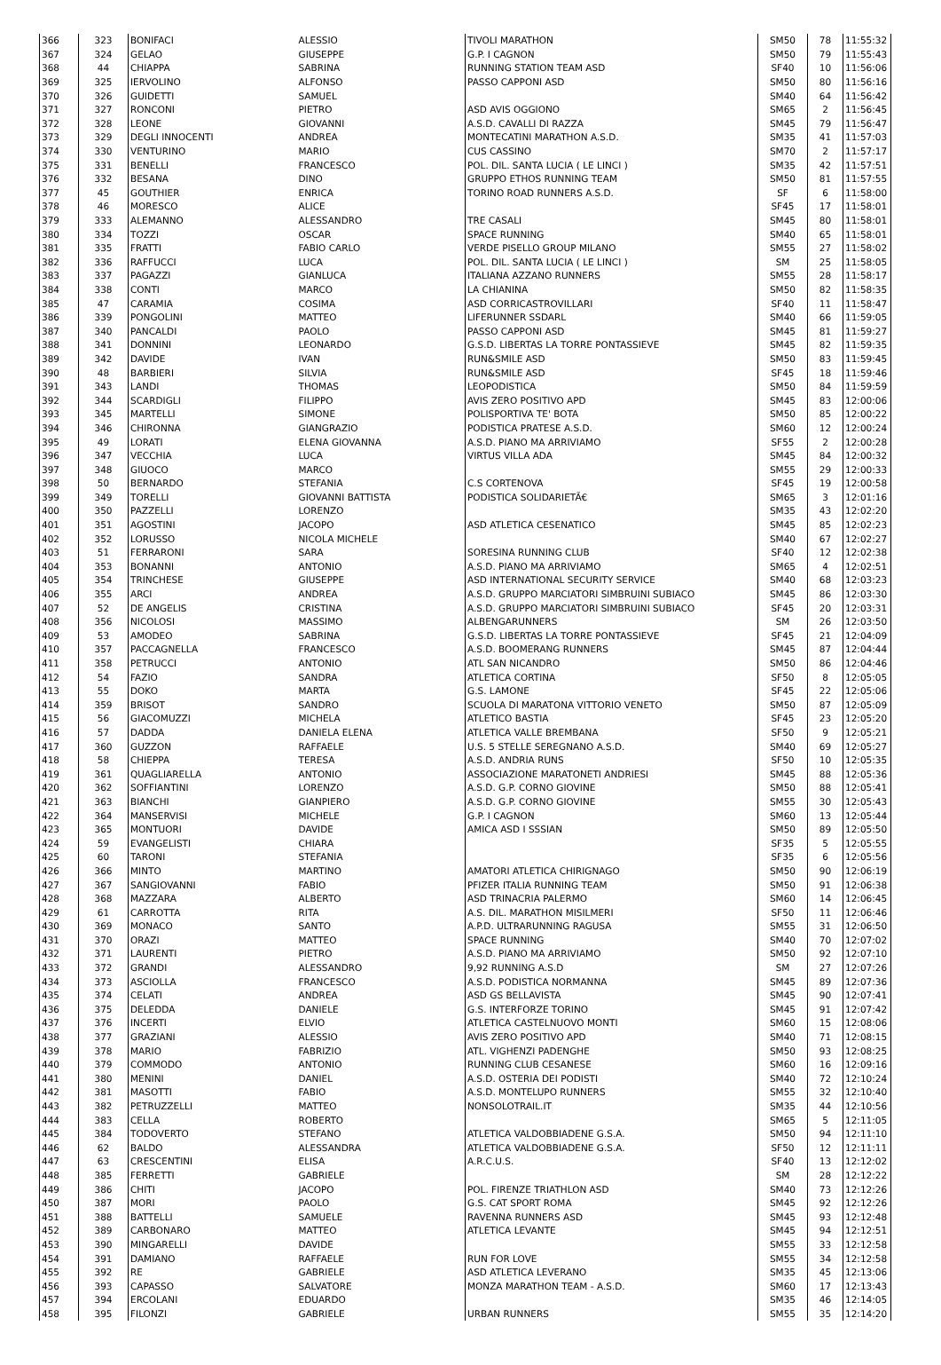| 366 | 323 | BONIFACI | ALESSIO | TIVOLI MARATHON | SM50 | 78 | 11:55:32 |
| 367 | 324 | GELAO | GIUSEPPE | G.P. I CAGNON | SM50 | 79 | 11:55:43 |
| 368 | 44 | CHIAPPA | SABRINA | RUNNING STATION TEAM ASD | SF40 | 10 | 11:56:06 |
| 369 | 325 | IERVOLINO | ALFONSO | PASSO CAPPONI ASD | SM50 | 80 | 11:56:16 |
| 370 | 326 | GUIDETTI | SAMUEL | | SM40 | 64 | 11:56:42 |
| 371 | 327 | RONCONI | PIETRO | ASD AVIS OGGIONO | SM65 | 2 | 11:56:45 |
| 372 | 328 | LEONE | GIOVANNI | A.S.D. CAVALLI DI RAZZA | SM45 | 79 | 11:56:47 |
| 373 | 329 | DEGLI INNOCENTI | ANDREA | MONTECATINI MARATHON A.S.D. | SM35 | 41 | 11:57:03 |
| 374 | 330 | VENTURINO | MARIO | CUS CASSINO | SM70 | 2 | 11:57:17 |
| 375 | 331 | BENELLI | FRANCESCO | POL. DIL. SANTA LUCIA ( LE LINCI ) | SM35 | 42 | 11:57:51 |
| 376 | 332 | BESANA | DINO | GRUPPO ETHOS RUNNING TEAM | SM50 | 81 | 11:57:55 |
| 377 | 45 | GOUTHIER | ENRICA | TORINO ROAD RUNNERS A.S.D. | SF | 6 | 11:58:00 |
| 378 | 46 | MORESCO | ALICE | | SF45 | 17 | 11:58:01 |
| 379 | 333 | ALEMANNO | ALESSANDRO | TRE CASALI | SM45 | 80 | 11:58:01 |
| 380 | 334 | TOZZI | OSCAR | SPACE RUNNING | SM40 | 65 | 11:58:01 |
| 381 | 335 | FRATTI | FABIO CARLO | VERDE PISELLO GROUP MILANO | SM55 | 27 | 11:58:02 |
| 382 | 336 | RAFFUCCI | LUCA | POL. DIL. SANTA LUCIA ( LE LINCI ) | SM | 25 | 11:58:05 |
| 383 | 337 | PAGAZZI | GIANLUCA | ITALIANA AZZANO RUNNERS | SM55 | 28 | 11:58:17 |
| 384 | 338 | CONTI | MARCO | LA CHIANINA | SM50 | 82 | 11:58:35 |
| 385 | 47 | CARAMIA | COSIMA | ASD CORRICASTROVILLARI | SF40 | 11 | 11:58:47 |
| 386 | 339 | PONGOLINI | MATTEO | LIFERUNNER SSDARL | SM40 | 66 | 11:59:05 |
| 387 | 340 | PANCALDI | PAOLO | PASSO CAPPONI ASD | SM45 | 81 | 11:59:27 |
| 388 | 341 | DONNINI | LEONARDO | G.S.D. LIBERTAS LA TORRE PONTASSIEVE | SM45 | 82 | 11:59:35 |
| 389 | 342 | DAVIDE | IVAN | RUN&SMILE ASD | SM50 | 83 | 11:59:45 |
| 390 | 48 | BARBIERI | SILVIA | RUN&SMILE ASD | SF45 | 18 | 11:59:46 |
| 391 | 343 | LANDI | THOMAS | LEOPODISTICA | SM50 | 84 | 11:59:59 |
| 392 | 344 | SCARDIGLI | FILIPPO | AVIS ZERO POSITIVO APD | SM45 | 83 | 12:00:06 |
| 393 | 345 | MARTELLI | SIMONE | POLISPORTIVA TE' BOTA | SM50 | 85 | 12:00:22 |
| 394 | 346 | CHIRONNA | GIANGRAZIO | PODISTICA PRATESE A.S.D. | SM60 | 12 | 12:00:24 |
| 395 | 49 | LORATI | ELENA GIOVANNA | A.S.D. PIANO MA ARRIVIAMO | SF55 | 2 | 12:00:28 |
| 396 | 347 | VECCHIA | LUCA | VIRTUS VILLA ADA | SM45 | 84 | 12:00:32 |
| 397 | 348 | GIUOCO | MARCO | | SM55 | 29 | 12:00:33 |
| 398 | 50 | BERNARDO | STEFANIA | C.S CORTENOVA | SF45 | 19 | 12:00:58 |
| 399 | 349 | TORELLI | GIOVANNI BATTISTA | PODISTICA SOLIDARIETÃ€ | SM65 | 3 | 12:01:16 |
| 400 | 350 | PAZZELLI | LORENZO | | SM35 | 43 | 12:02:20 |
| 401 | 351 | AGOSTINI | JACOPO | ASD ATLETICA CESENATICO | SM45 | 85 | 12:02:23 |
| 402 | 352 | LORUSSO | NICOLA MICHELE | | SM40 | 67 | 12:02:27 |
| 403 | 51 | FERRARONI | SARA | SORESINA RUNNING CLUB | SF40 | 12 | 12:02:38 |
| 404 | 353 | BONANNI | ANTONIO | A.S.D. PIANO MA ARRIVIAMO | SM65 | 4 | 12:02:51 |
| 405 | 354 | TRINCHESE | GIUSEPPE | ASD INTERNATIONAL SECURITY SERVICE | SM40 | 68 | 12:03:23 |
| 406 | 355 | ARCI | ANDREA | A.S.D. GRUPPO MARCIATORI SIMBRUINI SUBIACO | SM45 | 86 | 12:03:30 |
| 407 | 52 | DE ANGELIS | CRISTINA | A.S.D. GRUPPO MARCIATORI SIMBRUINI SUBIACO | SF45 | 20 | 12:03:31 |
| 408 | 356 | NICOLOSI | MASSIMO | ALBENGARUNNERS | SM | 26 | 12:03:50 |
| 409 | 53 | AMODEO | SABRINA | G.S.D. LIBERTAS LA TORRE PONTASSIEVE | SF45 | 21 | 12:04:09 |
| 410 | 357 | PACCAGNELLA | FRANCESCO | A.S.D. BOOMERANG RUNNERS | SM45 | 87 | 12:04:44 |
| 411 | 358 | PETRUCCI | ANTONIO | ATL SAN NICANDRO | SM50 | 86 | 12:04:46 |
| 412 | 54 | FAZIO | SANDRA | ATLETICA CORTINA | SF50 | 8 | 12:05:05 |
| 413 | 55 | DOKO | MARTA | G.S. LAMONE | SF45 | 22 | 12:05:06 |
| 414 | 359 | BRISOT | SANDRO | SCUOLA DI MARATONA VITTORIO VENETO | SM50 | 87 | 12:05:09 |
| 415 | 56 | GIACOMUZZI | MICHELA | ATLETICO BASTIA | SF45 | 23 | 12:05:20 |
| 416 | 57 | DADDA | DANIELA ELENA | ATLETICA VALLE BREMBANA | SF50 | 9 | 12:05:21 |
| 417 | 360 | GUZZON | RAFFAELE | U.S. 5 STELLE SEREGNANO A.S.D. | SM40 | 69 | 12:05:27 |
| 418 | 58 | CHIEPPA | TERESA | A.S.D. ANDRIA RUNS | SF50 | 10 | 12:05:35 |
| 419 | 361 | QUAGLIARELLA | ANTONIO | ASSOCIAZIONE MARATONETI ANDRIESI | SM45 | 88 | 12:05:36 |
| 420 | 362 | SOFFIANTINI | LORENZO | A.S.D. G.P. CORNO GIOVINE | SM50 | 88 | 12:05:41 |
| 421 | 363 | BIANCHI | GIANPIERO | A.S.D. G.P. CORNO GIOVINE | SM55 | 30 | 12:05:43 |
| 422 | 364 | MANSERVISI | MICHELE | G.P. I CAGNON | SM60 | 13 | 12:05:44 |
| 423 | 365 | MONTUORI | DAVIDE | AMICA ASD I SSSIAN | SM50 | 89 | 12:05:50 |
| 424 | 59 | EVANGELISTI | CHIARA | | SF35 | 5 | 12:05:55 |
| 425 | 60 | TARONI | STEFANIA | | SF35 | 6 | 12:05:56 |
| 426 | 366 | MINTO | MARTINO | AMATORI ATLETICA CHIRIGNAGO | SM50 | 90 | 12:06:19 |
| 427 | 367 | SANGIOVANNI | FABIO | PFIZER ITALIA RUNNING TEAM | SM50 | 91 | 12:06:38 |
| 428 | 368 | MAZZARA | ALBERTO | ASD TRINACRIA PALERMO | SM60 | 14 | 12:06:45 |
| 429 | 61 | CARROTTA | RITA | A.S. DIL. MARATHON MISILMERI | SF50 | 11 | 12:06:46 |
| 430 | 369 | MONACO | SANTO | A.P.D. ULTRARUNNING RAGUSA | SM55 | 31 | 12:06:50 |
| 431 | 370 | ORAZI | MATTEO | SPACE RUNNING | SM40 | 70 | 12:07:02 |
| 432 | 371 | LAURENTI | PIETRO | A.S.D. PIANO MA ARRIVIAMO | SM50 | 92 | 12:07:10 |
| 433 | 372 | GRANDI | ALESSANDRO | 9,92 RUNNING A.S.D | SM | 27 | 12:07:26 |
| 434 | 373 | ASCIOLLA | FRANCESCO | A.S.D. PODISTICA NORMANNA | SM45 | 89 | 12:07:36 |
| 435 | 374 | CELATI | ANDREA | ASD GS BELLAVISTA | SM45 | 90 | 12:07:41 |
| 436 | 375 | DELEDDA | DANIELE | G.S. INTERFORZE TORINO | SM45 | 91 | 12:07:42 |
| 437 | 376 | INCERTI | ELVIO | ATLETICA CASTELNUOVO MONTI | SM60 | 15 | 12:08:06 |
| 438 | 377 | GRAZIANI | ALESSIO | AVIS ZERO POSITIVO APD | SM40 | 71 | 12:08:15 |
| 439 | 378 | MARIO | FABRIZIO | ATL. VIGHENZI PADENGHE | SM50 | 93 | 12:08:25 |
| 440 | 379 | COMMODO | ANTONIO | RUNNING CLUB CESANESE | SM60 | 16 | 12:09:16 |
| 441 | 380 | MENINI | DANIEL | A.S.D. OSTERIA DEI PODISTI | SM40 | 72 | 12:10:24 |
| 442 | 381 | MASOTTI | FABIO | A.S.D. MONTELUPO RUNNERS | SM55 | 32 | 12:10:40 |
| 443 | 382 | PETRUZZELLI | MATTEO | NONSOLOTRAIL.IT | SM35 | 44 | 12:10:56 |
| 444 | 383 | CELLA | ROBERTO | | SM65 | 5 | 12:11:05 |
| 445 | 384 | TODOVERTO | STEFANO | ATLETICA VALDOBBIADENE G.S.A. | SM50 | 94 | 12:11:10 |
| 446 | 62 | BALDO | ALESSANDRA | ATLETICA VALDOBBIADENE G.S.A. | SF50 | 12 | 12:11:11 |
| 447 | 63 | CRESCENTINI | ELISA | A.R.C.U.S. | SF40 | 13 | 12:12:02 |
| 448 | 385 | FERRETTI | GABRIELE | | SM | 28 | 12:12:22 |
| 449 | 386 | CHITI | JACOPO | POL. FIRENZE TRIATHLON ASD | SM40 | 73 | 12:12:26 |
| 450 | 387 | MORI | PAOLO | G.S. CAT SPORT ROMA | SM45 | 92 | 12:12:26 |
| 451 | 388 | BATTELLI | SAMUELE | RAVENNA RUNNERS ASD | SM45 | 93 | 12:12:48 |
| 452 | 389 | CARBONARO | MATTEO | ATLETICA LEVANTE | SM45 | 94 | 12:12:51 |
| 453 | 390 | MINGARELLI | DAVIDE | | SM55 | 33 | 12:12:58 |
| 454 | 391 | DAMIANO | RAFFAELE | RUN FOR LOVE | SM55 | 34 | 12:12:58 |
| 455 | 392 | RE | GABRIELE | ASD ATLETICA LEVERANO | SM35 | 45 | 12:13:06 |
| 456 | 393 | CAPASSO | SALVATORE | MONZA MARATHON TEAM - A.S.D. | SM60 | 17 | 12:13:43 |
| 457 | 394 | ERCOLANI | EDUARDO | | SM35 | 46 | 12:14:05 |
| 458 | 395 | FILONZI | GABRIELE | URBAN RUNNERS | SM55 | 35 | 12:14:20 |